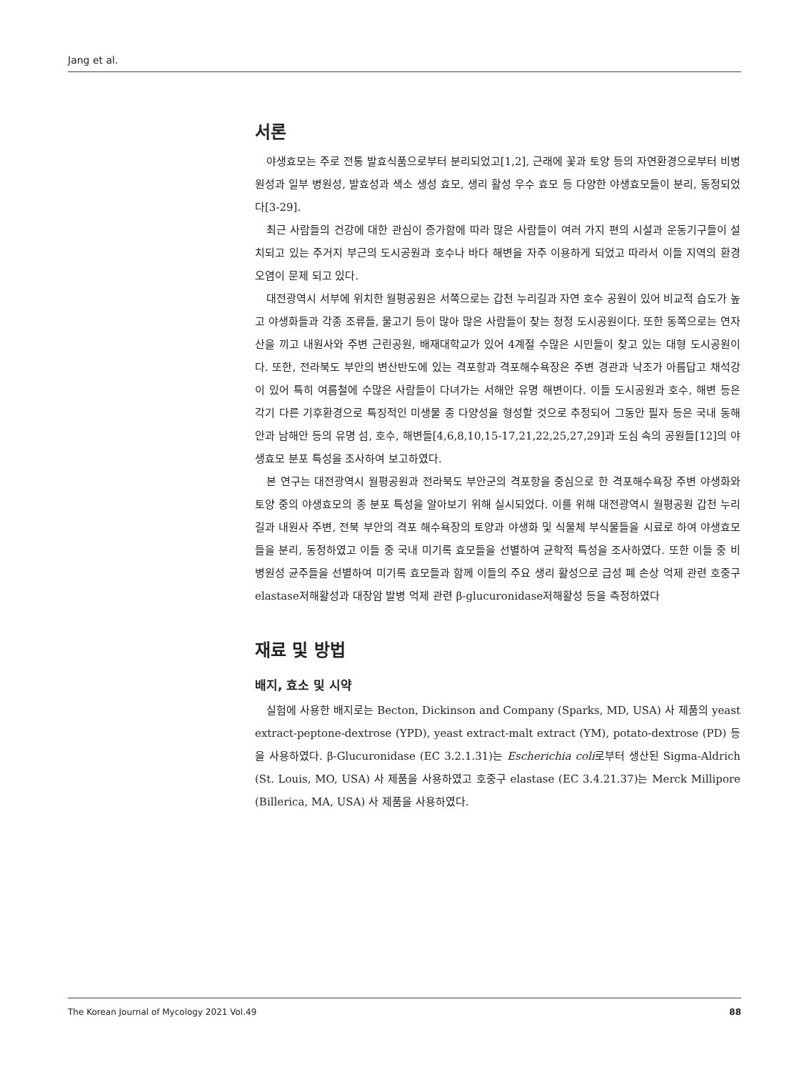Jang et al.
서론
야생효모는 주로 전통 발효식품으로부터 분리되었고[1,2], 근래에 꽃과 토양 등의 자연환경으로부터 비병원성과 일부 병원성, 발효성과 색소 생성 효모, 생리 활성 우수 효모 등 다양한 야생효모들이 분리, 동정되었다[3-29].
최근 사람들의 건강에 대한 관심이 증가함에 따라 많은 사람들이 여러 가지 편의 시설과 운동기구들이 설치되고 있는 주거지 부근의 도시공원과 호수나 바다 해변을 자주 이용하게 되었고 따라서 이들 지역의 환경 오염이 문제 되고 있다.
대전광역시 서부에 위치한 월평공원은 서쪽으로는 갑천 누리길과 자연 호수 공원이 있어 비교적 습도가 높고 야생화들과 각종 조류들, 물고기 등이 많아 많은 사람들이 찾는 청정 도시공원이다. 또한 동쪽으로는 연자산을 끼고 내원사와 주변 근린공원, 배재대학교가 있어 4계절 수많은 시민들이 찾고 있는 대형 도시공원이다. 또한, 전라북도 부안의 변산반도에 있는 격포항과 격포해수욕장은 주변 경관과 낙조가 아름답고 채석강이 있어 특히 여름철에 수많은 사람들이 다녀가는 서해안 유명 해변이다. 이들 도시공원과 호수, 해변 등은 각기 다른 기후환경으로 특징적인 미생물 종 다양성을 형성할 것으로 추정되어 그동안 필자 등은 국내 동해안과 남해안 등의 유명 섬, 호수, 해변들[4,6,8,10,15-17,21,22,25,27,29]과 도심 속의 공원들[12]의 야생효모 분포 특성을 조사하여 보고하였다.
본 연구는 대전광역시 월평공원과 전라북도 부안군의 격포항을 중심으로 한 격포해수욕장 주변 야생화와 토양 중의 야생효모의 종 분포 특성을 알아보기 위해 실시되었다. 이를 위해 대전광역시 월평공원 갑천 누리길과 내원사 주변, 전북 부안의 격포 해수욕장의 토양과 야생화 및 식물체 부식물들을 시료로 하여 야생효모들을 분리, 동정하였고 이들 중 국내 미기록 효모들을 선별하여 균학적 특성을 조사하였다. 또한 이들 중 비병원성 균주들을 선별하여 미기록 효모들과 함께 이들의 주요 생리 활성으로 급성 폐 손상 억제 관련 호중구elastase저해활성과 대장암 발병 억제 관련 β-glucuronidase저해활성 등을 측정하였다
재료 및 방법
배지, 효소 및 시약
실험에 사용한 배지로는 Becton, Dickinson and Company (Sparks, MD, USA) 사 제품의 yeast extract-peptone-dextrose (YPD), yeast extract-malt extract (YM), potato-dextrose (PD) 등을 사용하였다. β-Glucuronidase (EC 3.2.1.31)는 Escherichia coli로부터 생산된 Sigma-Aldrich (St. Louis, MO, USA) 사 제품을 사용하였고 호중구 elastase (EC 3.4.21.37)는 Merck Millipore (Billerica, MA, USA) 사 제품을 사용하였다.
The Korean Journal of Mycology 2021 Vol.49 88